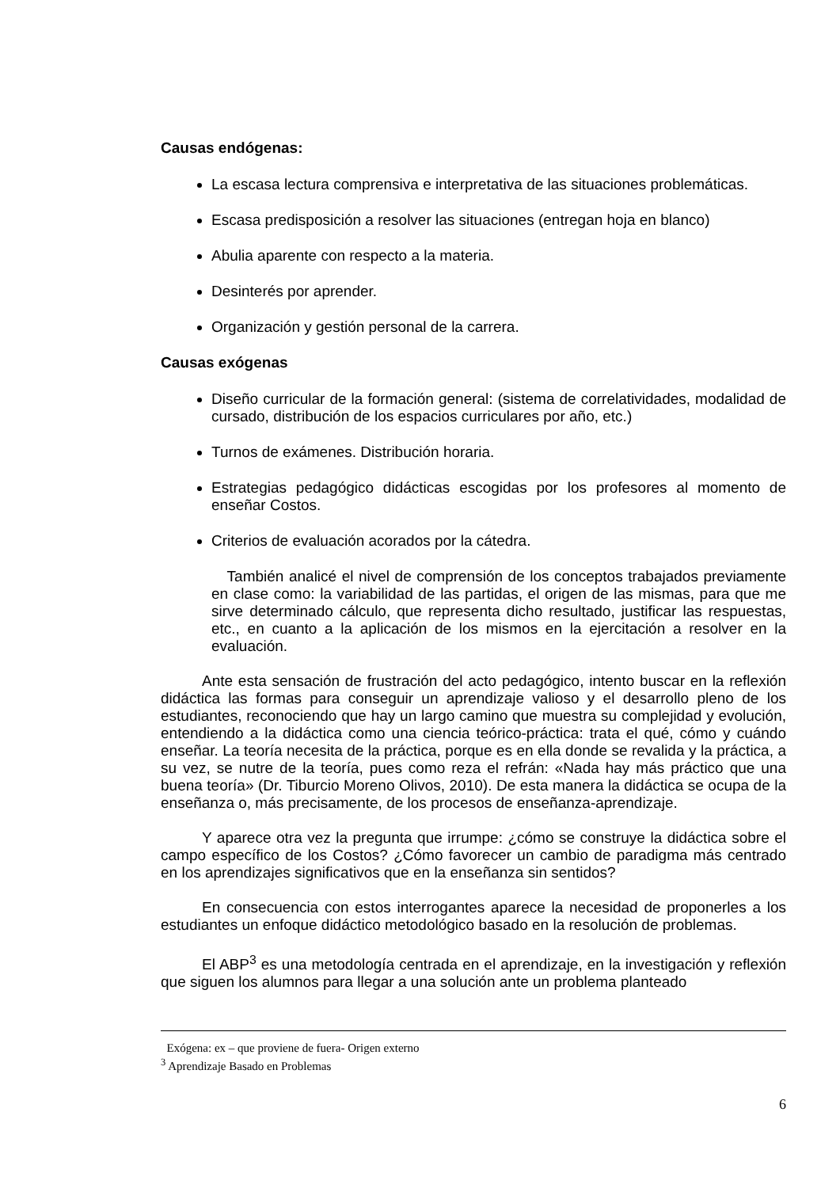Causas endógenas:
La escasa lectura comprensiva e interpretativa de las situaciones problemáticas.
Escasa predisposición a resolver las situaciones (entregan hoja en blanco)
Abulia aparente con respecto a la materia.
Desinterés por aprender.
Organización y gestión personal de la carrera.
Causas exógenas
Diseño curricular de la formación general: (sistema de correlatividades, modalidad de cursado, distribución de los espacios curriculares por año, etc.)
Turnos de exámenes. Distribución horaria.
Estrategias pedagógico didácticas escogidas por los profesores al momento de enseñar Costos.
Criterios de evaluación acorados por la cátedra.
También analicé el nivel de comprensión de los conceptos trabajados previamente en clase como: la variabilidad de las partidas, el origen de las mismas, para que me sirve determinado cálculo, que representa dicho resultado, justificar las respuestas, etc., en cuanto a la aplicación de los mismos en la ejercitación a resolver en la evaluación.
Ante esta sensación de frustración del acto pedagógico, intento buscar en la reflexión didáctica las formas para conseguir un aprendizaje valioso y el desarrollo pleno de los estudiantes, reconociendo que hay un largo camino que muestra su complejidad y evolución, entendiendo a la didáctica como una ciencia teórico-práctica: trata el qué, cómo y cuándo enseñar. La teoría necesita de la práctica, porque es en ella donde se revalida y la práctica, a su vez, se nutre de la teoría, pues como reza el refrán: «Nada hay más práctico que una buena teoría» (Dr. Tiburcio Moreno Olivos, 2010). De esta manera la didáctica se ocupa de la enseñanza o, más precisamente, de los procesos de enseñanza-aprendizaje.
Y aparece otra vez la pregunta que irrumpe: ¿cómo se construye la didáctica sobre el campo específico de los Costos? ¿Cómo favorecer un cambio de paradigma más centrado en los aprendizajes significativos que en la enseñanza sin sentidos?
En consecuencia con estos interrogantes aparece la necesidad de proponerles a los estudiantes un enfoque didáctico metodológico basado en la resolución de problemas.
El ABP<sup>3</sup> es una metodología centrada en el aprendizaje, en la investigación y reflexión que siguen los alumnos para llegar a una solución ante un problema planteado
Exógena: ex – que proviene de fuera- Origen externo
<sup>3</sup> Aprendizaje Basado en Problemas
6